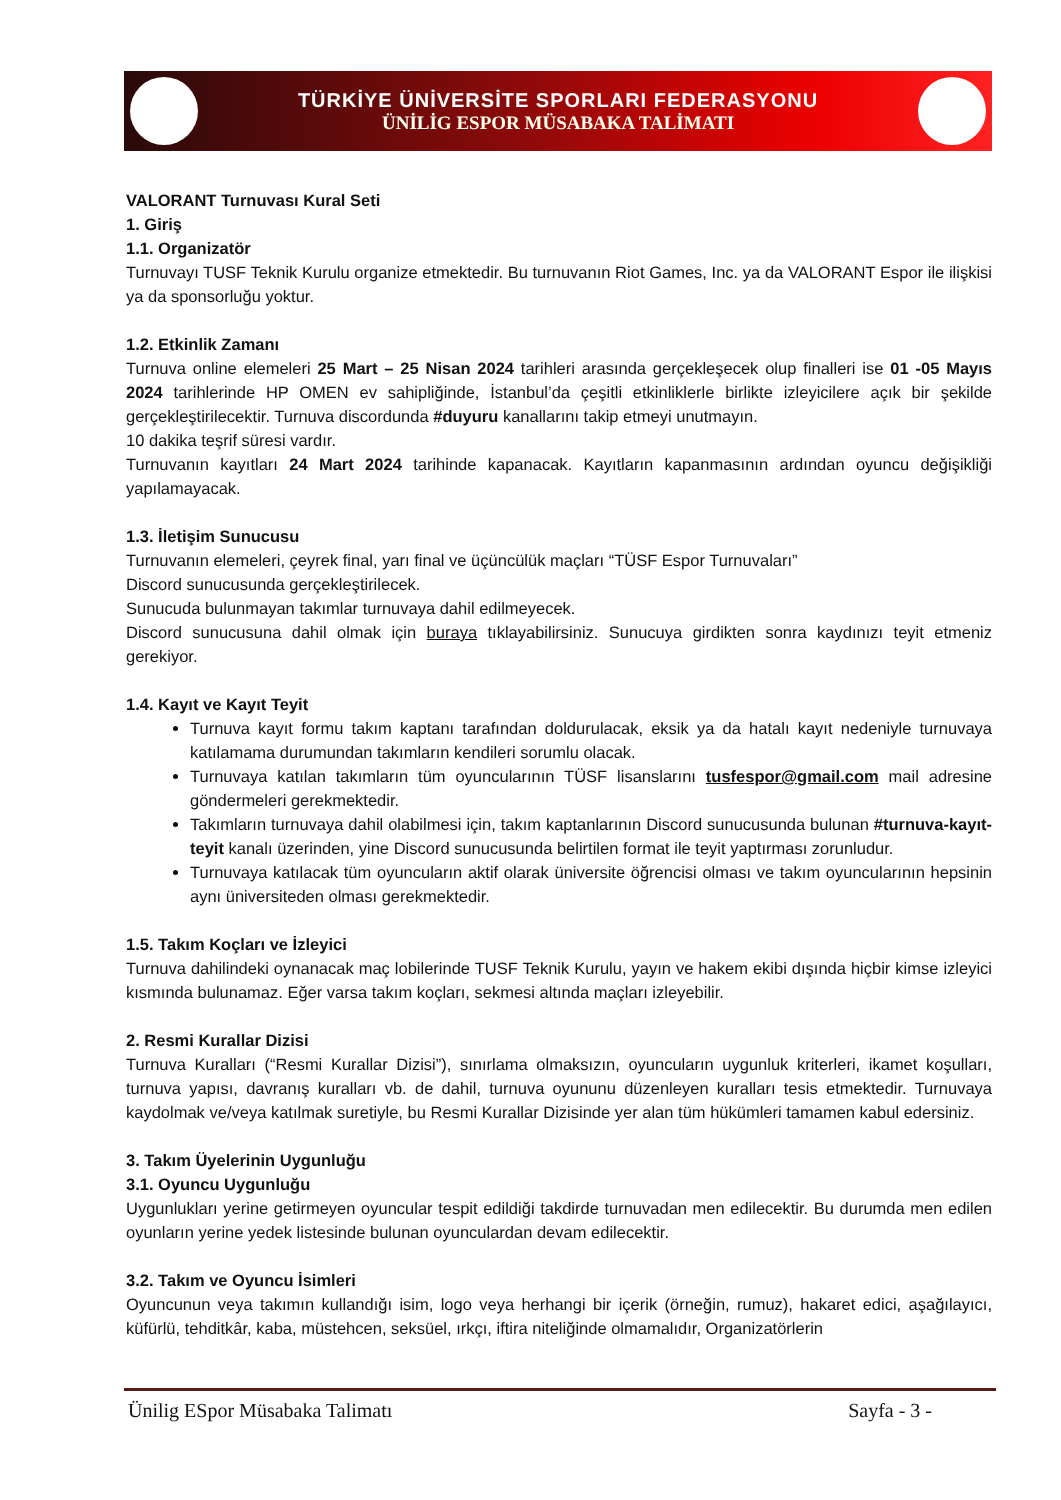TÜRKİYE ÜNİVERSİTE SPORLARI FEDERASYONU
ÜNİLİG ESPOR MÜSABAKA TALİMATI
VALORANT Turnuvası Kural Seti
1. Giriş
1.1. Organizatör
Turnuvayı TUSF Teknik Kurulu organize etmektedir. Bu turnuvanın Riot Games, Inc. ya da VALORANT Espor ile ilişkisi ya da sponsorluğu yoktur.
1.2. Etkinlik Zamanı
Turnuva online elemeleri 25 Mart – 25 Nisan 2024 tarihleri arasında gerçekleşecek olup finalleri ise 01 -05 Mayıs 2024 tarihlerinde HP OMEN ev sahipliğinde, İstanbul’da çeşitli etkinliklerle birlikte izleyicilere açık bir şekilde gerçekleştirilecektir. Turnuva discordunda #duyuru kanallarını takip etmeyi unutmayın.
10 dakika teşrif süresi vardır.
Turnuvanın kayıtları 24 Mart 2024 tarihinde kapanacak. Kayıtların kapanmasının ardından oyuncu değişikliği yapılamayacak.
1.3. İletişim Sunucusu
Turnuvanın elemeleri, çeyrek final, yarı final ve üçüncülük maçları “TÜSF Espor Turnuvaları”
Discord sunucusunda gerçekleştirilecek.
Sunucuda bulunmayan takımlar turnuvaya dahil edilmeyecek.
Discord sunucusuna dahil olmak için buraya tıklayabilirsiniz. Sunucuya girdikten sonra kaydınızı teyit etmeniz gerekiyor.
1.4. Kayıt ve Kayıt Teyit
Turnuva kayıt formu takım kaptanı tarafından doldurulacak, eksik ya da hatalı kayıt nedeniyle turnuvaya katılamama durumundan takımların kendileri sorumlu olacak.
Turnuvaya katılan takımların tüm oyuncularının TÜSF lisanslarını tusfespor@gmail.com mail adresine göndermeleri gerekmektedir.
Takımların turnuvaya dahil olabilmesi için, takım kaptanlarının Discord sunucusunda bulunan #turnuva-kayıt-teyit kanalı üzerinden, yine Discord sunucusunda belirtilen format ile teyit yaptırması zorunludur.
Turnuvaya katılacak tüm oyuncuların aktif olarak üniversite öğrencisi olması ve takım oyuncularının hepsinin aynı üniversiteden olması gerekmektedir.
1.5. Takım Koçları ve İzleyici
Turnuva dahilindeki oynanacak maç lobilerinde TUSF Teknik Kurulu, yayın ve hakem ekibi dışında hiçbir kimse izleyici kısmında bulunamaz. Eğer varsa takım koçları, sekmesi altında maçları izleyebilir.
2. Resmi Kurallar Dizisi
Turnuva Kuralları (“Resmi Kurallar Dizisi”), sınırlama olmaksızın, oyuncuların uygunluk kriterleri, ikamet koşulları, turnuva yapısı, davranış kuralları vb. de dahil, turnuva oyununu düzenleyen kuralları tesis etmektedir. Turnuvaya kaydolmak ve/veya katılmak suretiyle, bu Resmi Kurallar Dizisinde yer alan tüm hükümleri tamamen kabul edersiniz.
3. Takım Üyelerinin Uygunluğu
3.1. Oyuncu Uygunluğu
Uygunlukları yerine getirmeyen oyuncular tespit edildiği takdirde turnuvadan men edilecektir. Bu durumda men edilen oyunların yerine yedek listesinde bulunan oyunculardan devam edilecektir.
3.2. Takım ve Oyuncu İsimleri
Oyuncunun veya takımın kullandığı isim, logo veya herhangi bir içerik (örneğin, rumuz), hakaret edici, aşağılayıcı, küfürlü, tehditkâr, kaba, müstehcen, seksüel, ırkçı, iftira niteliğinde olmamalıdır, Organizatörlerin
Ünilig ESpor Müsabaka Talimatı Sayfa - 3 -